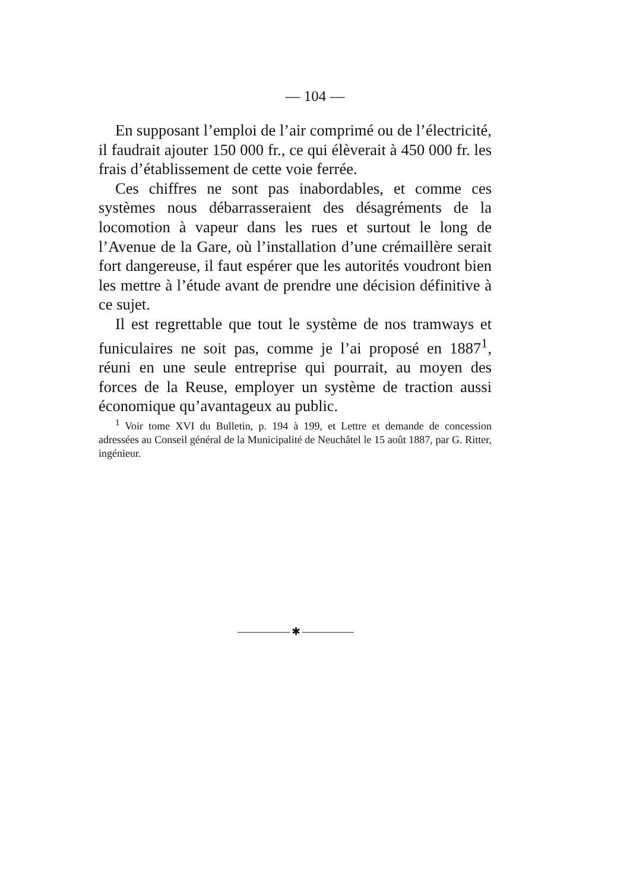— 104 —
En supposant l’emploi de l’air comprimé ou de l’électricité, il faudrait ajouter 150 000 fr., ce qui élèverait à 450 000 fr. les frais d’établissement de cette voie ferrée.
Ces chiffres ne sont pas inabordables, et comme ces systèmes nous débarrasseraient des désagréments de la locomotion à vapeur dans les rues et surtout le long de l’Avenue de la Gare, où l’installation d’une crémaillère serait fort dangereuse, il faut espérer que les autorités voudront bien les mettre à l’étude avant de prendre une décision définitive à ce sujet.
Il est regrettable que tout le système de nos tramways et funiculaires ne soit pas, comme je l’ai proposé en 1887<sup>1</sup>, réuni en une seule entreprise qui pourrait, au moyen des forces de la Reuse, employer un système de traction aussi économique qu’avantageux au public.
<sup>1</sup> Voir tome XVI du Bulletin, p. 194 à 199, et Lettre et demande de concession adressées au Conseil général de la Municipalité de Neuchâtel le 15 août 1887, par G. Ritter, ingénieur.
✱